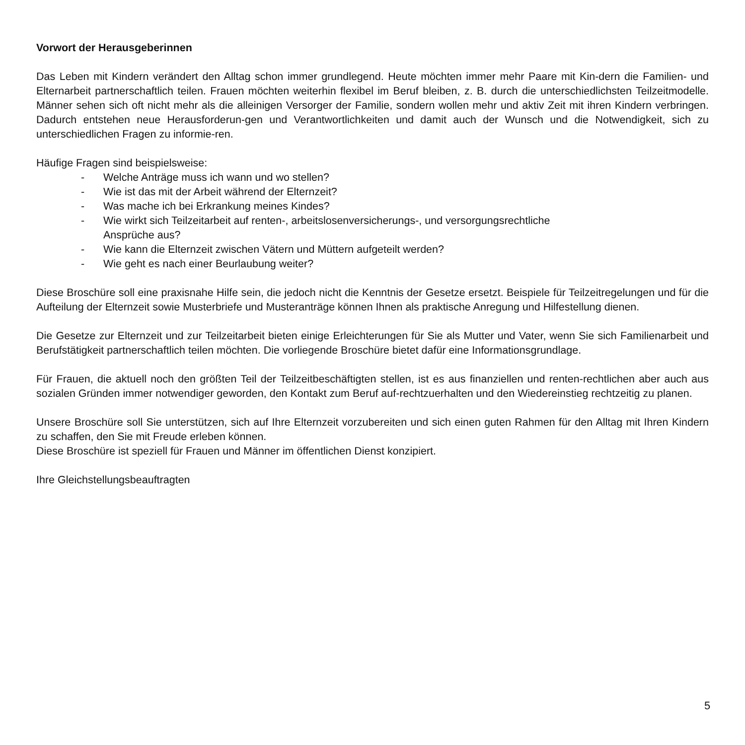Vorwort der Herausgeberinnen
Das Leben mit Kindern verändert den Alltag schon immer grundlegend. Heute möchten immer mehr Paare mit Kin-dern die Familien- und Elternarbeit partnerschaftlich teilen. Frauen möchten weiterhin flexibel im Beruf bleiben, z. B. durch die unterschiedlichsten Teilzeitmodelle. Männer sehen sich oft nicht mehr als die alleinigen Versorger der Familie, sondern wollen mehr und aktiv Zeit mit ihren Kindern verbringen. Dadurch entstehen neue Herausforderun-gen und Verantwortlichkeiten und damit auch der Wunsch und die Notwendigkeit, sich zu unterschiedlichen Fragen zu informie-ren.
Häufige Fragen sind beispielsweise:
- Welche Anträge muss ich wann und wo stellen?
- Wie ist das mit der Arbeit während der Elternzeit?
- Was mache ich bei Erkrankung meines Kindes?
- Wie wirkt sich Teilzeitarbeit auf renten-, arbeitslosenversicherungs-, und versorgungsrechtliche
Ansprüche aus?
- Wie kann die Elternzeit zwischen Vätern und Müttern aufgeteilt werden?
- Wie geht es nach einer Beurlaubung weiter?
Diese Broschüre soll eine praxisnahe Hilfe sein, die jedoch nicht die Kenntnis der Gesetze ersetzt. Beispiele für Teilzeitregelungen und für die Aufteilung der Elternzeit sowie Musterbriefe und Musteranträge können Ihnen als praktische Anregung und Hilfestellung dienen.
Die Gesetze zur Elternzeit und zur Teilzeitarbeit bieten einige Erleichterungen für Sie als Mutter und Vater, wenn Sie sich Familienarbeit und Berufstätigkeit partnerschaftlich teilen möchten. Die vorliegende Broschüre bietet dafür eine Informationsgrundlage.
Für Frauen, die aktuell noch den größten Teil der Teilzeitbeschäftigten stellen, ist es aus finanziellen und renten-rechtlichen aber auch aus sozialen Gründen immer notwendiger geworden, den Kontakt zum Beruf auf-rechtzuerhalten und den Wiedereinstieg rechtzeitig zu planen.
Unsere Broschüre soll Sie unterstützen, sich auf Ihre Elternzeit vorzubereiten und sich einen guten Rahmen für den Alltag mit Ihren Kindern zu schaffen, den Sie mit Freude erleben können.
Diese Broschüre ist speziell für Frauen und Männer im öffentlichen Dienst konzipiert.
Ihre Gleichstellungsbeauftragten
5